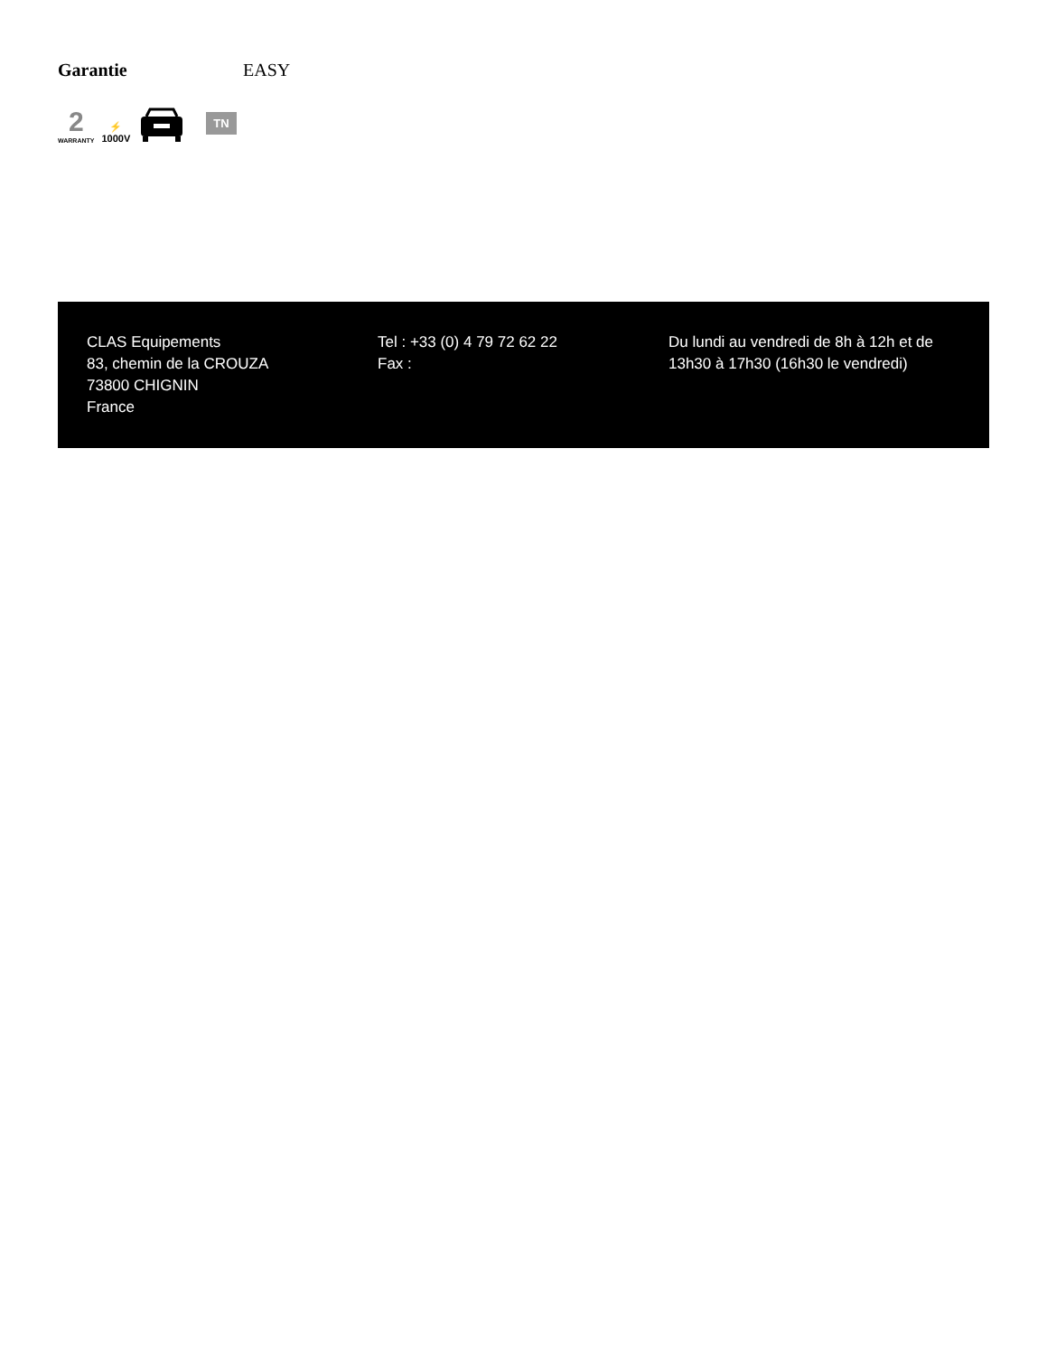Garantie EASY
2
WARRANTY
⚡
1000V
TN
CLAS Equipements
83, chemin de la CROUZA
73800 CHIGNIN
France
Tel : +33 (0) 4 79 72 62 22
Fax :
Du lundi au vendredi de 8h à 12h et de 13h30 à 17h30 (16h30 le vendredi)